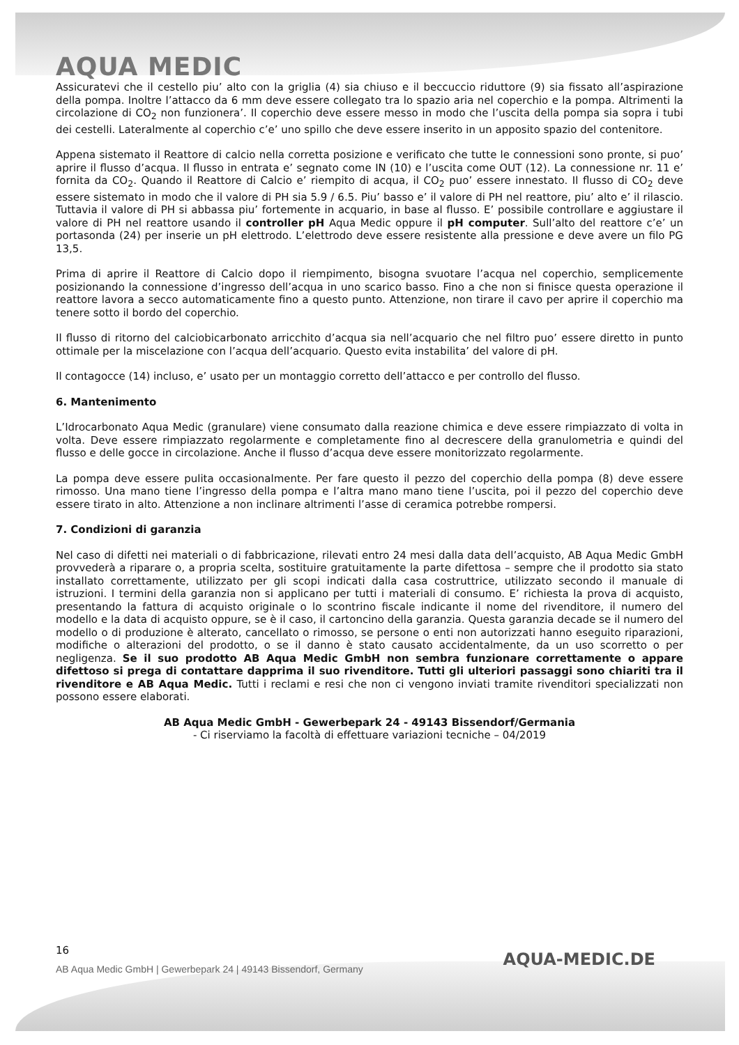AQUA MEDIC
Assicuratevi che il cestello piu’ alto con la griglia (4) sia chiuso e il beccuccio riduttore (9) sia fissato all’aspirazione della pompa. Inoltre l’attacco da 6 mm deve essere collegato tra lo spazio aria nel coperchio e la pompa. Altrimenti la circolazione di CO<sub>2</sub> non funzionera’. Il coperchio deve essere messo in modo che l’uscita della pompa sia sopra i tubi dei cestelli. Lateralmente al coperchio c’e’ uno spillo che deve essere inserito in un apposito spazio del contenitore.
Appena sistemato il Reattore di calcio nella corretta posizione e verificato che tutte le connessioni sono pronte, si puo’ aprire il flusso d’acqua. Il flusso in entrata e’ segnato come IN (10) e l’uscita come OUT (12). La connessione nr. 11 e’ fornita da CO<sub>2</sub>. Quando il Reattore di Calcio e’ riempito di acqua, il CO<sub>2</sub> puo’ essere innestato. Il flusso di CO<sub>2</sub> deve essere sistemato in modo che il valore di PH sia 5.9 / 6.5. Piu’ basso e’ il valore di PH nel reattore, piu’ alto e’ il rilascio. Tuttavia il valore di PH si abbassa piu’ fortemente in acquario, in base al flusso. E’ possibile controllare e aggiustare il valore di PH nel reattore usando il controller pH Aqua Medic oppure il pH computer. Sull’alto del reattore c’e’ un portasonda (24) per inserie un pH elettrodo. L’elettrodo deve essere resistente alla pressione e deve avere un filo PG 13,5.
Prima di aprire il Reattore di Calcio dopo il riempimento, bisogna svuotare l’acqua nel coperchio, semplicemente posizionando la connessione d’ingresso dell’acqua in uno scarico basso. Fino a che non si finisce questa operazione il reattore lavora a secco automaticamente fino a questo punto. Attenzione, non tirare il cavo per aprire il coperchio ma tenere sotto il bordo del coperchio.
Il flusso di ritorno del calciobicarbonato arricchito d’acqua sia nell’acquario che nel filtro puo’ essere diretto in punto ottimale per la miscelazione con l’acqua dell’acquario. Questo evita instabilita’ del valore di pH.
Il contagocce (14) incluso, e’ usato per un montaggio corretto dell’attacco e per controllo del flusso.
6. Mantenimento
L’Idrocarbonato Aqua Medic (granulare) viene consumato dalla reazione chimica e deve essere rimpiazzato di volta in volta. Deve essere rimpiazzato regolarmente e completamente fino al decrescere della granulometria e quindi del flusso e delle gocce in circolazione. Anche il flusso d’acqua deve essere monitorizzato regolarmente.
La pompa deve essere pulita occasionalmente. Per fare questo il pezzo del coperchio della pompa (8) deve essere rimosso. Una mano tiene l’ingresso della pompa e l’altra mano mano tiene l’uscita, poi il pezzo del coperchio deve essere tirato in alto. Attenzione a non inclinare altrimenti l’asse di ceramica potrebbe rompersi.
7. Condizioni di garanzia
Nel caso di difetti nei materiali o di fabbricazione, rilevati entro 24 mesi dalla data dell’acquisto, AB Aqua Medic GmbH provvederà a riparare o, a propria scelta, sostituire gratuitamente la parte difettosa – sempre che il prodotto sia stato installato correttamente, utilizzato per gli scopi indicati dalla casa costruttrice, utilizzato secondo il manuale di istruzioni. I termini della garanzia non si applicano per tutti i materiali di consumo. E’ richiesta la prova di acquisto, presentando la fattura di acquisto originale o lo scontrino fiscale indicante il nome del rivenditore, il numero del modello e la data di acquisto oppure, se è il caso, il cartoncino della garanzia. Questa garanzia decade se il numero del modello o di produzione è alterato, cancellato o rimosso, se persone o enti non autorizzati hanno eseguito riparazioni, modifiche o alterazioni del prodotto, o se il danno è stato causato accidentalmente, da un uso scorretto o per negligenza. Se il suo prodotto AB Aqua Medic GmbH non sembra funzionare correttamente o appare difettoso si prega di contattare dapprima il suo rivenditore. Tutti gli ulteriori passaggi sono chiariti tra il rivenditore e AB Aqua Medic. Tutti i reclami e resi che non ci vengono inviati tramite rivenditori specializzati non possono essere elaborati.
AB Aqua Medic GmbH - Gewerbepark 24 - 49143 Bissendorf/Germania
- Ci riserviamo la facoltà di effettuare variazioni tecniche – 04/2019
16
AB Aqua Medic GmbH | Gewerbepark 24 | 49143 Bissendorf, Germany
AQUA-MEDIC.DE